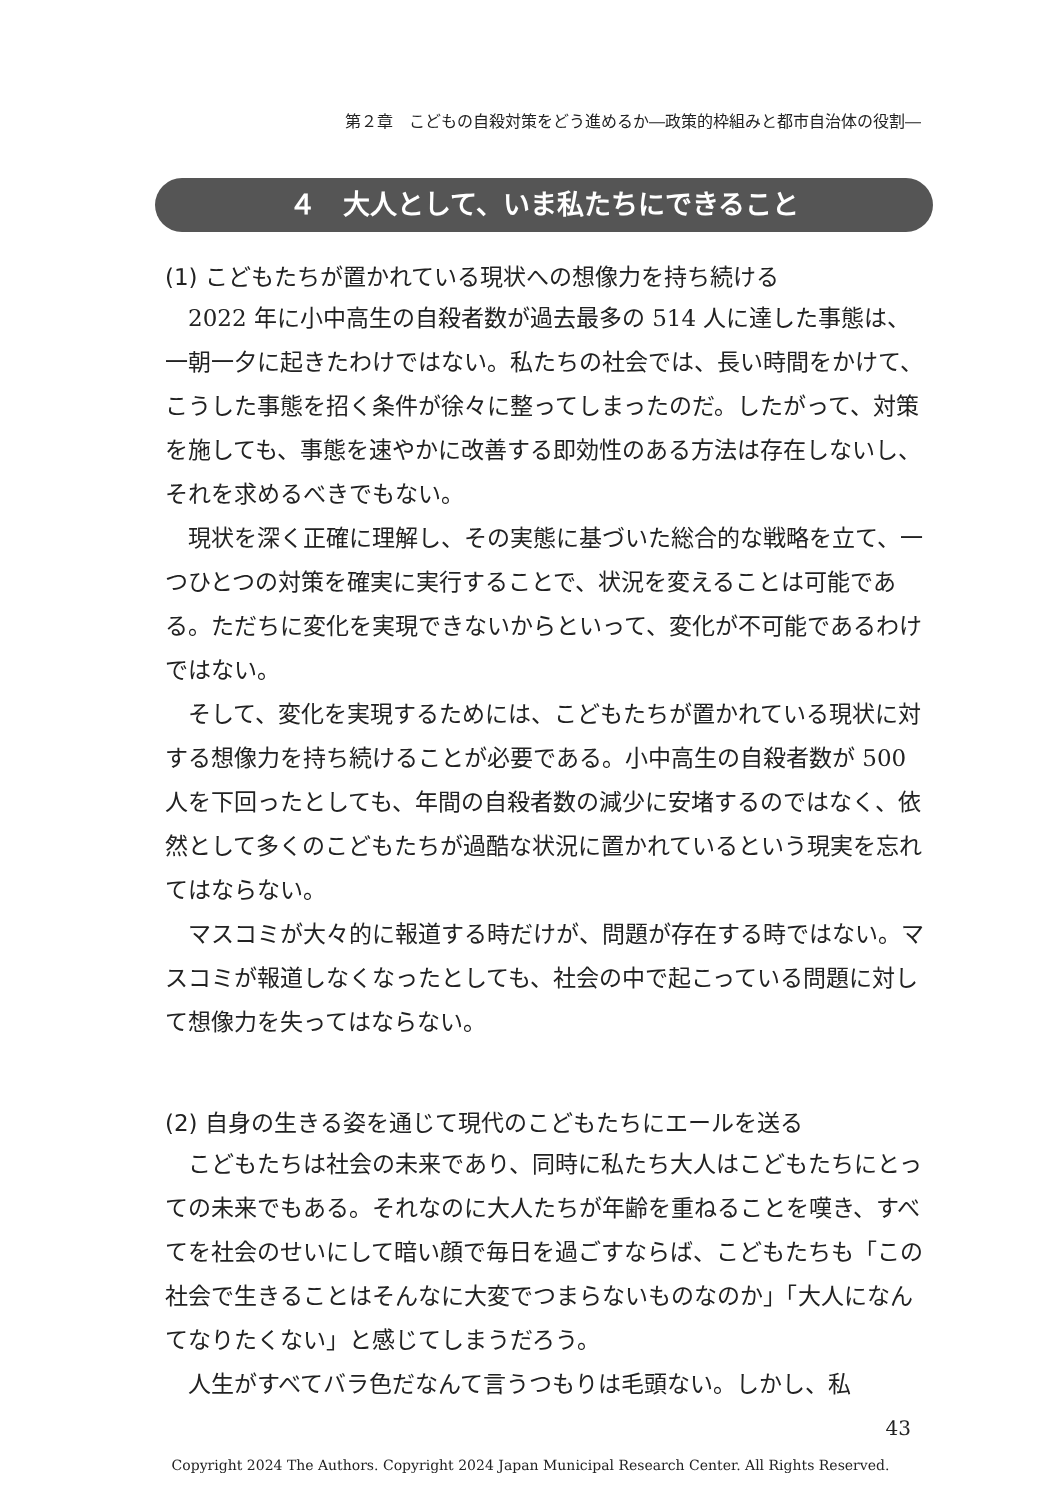第２章　こどもの自殺対策をどう進めるか―政策的枠組みと都市自治体の役割―
４　大人として、いま私たちにできること
(1) こどもたちが置かれている現状への想像力を持ち続ける
2022 年に小中高生の自殺者数が過去最多の 514 人に達した事態は、一朝一夕に起きたわけではない。私たちの社会では、長い時間をかけて、こうした事態を招く条件が徐々に整ってしまったのだ。したがって、対策を施しても、事態を速やかに改善する即効性のある方法は存在しないし、それを求めるべきでもない。
現状を深く正確に理解し、その実態に基づいた総合的な戦略を立て、一つひとつの対策を確実に実行することで、状況を変えることは可能である。ただちに変化を実現できないからといって、変化が不可能であるわけではない。
そして、変化を実現するためには、こどもたちが置かれている現状に対する想像力を持ち続けることが必要である。小中高生の自殺者数が 500 人を下回ったとしても、年間の自殺者数の減少に安堵するのではなく、依然として多くのこどもたちが過酷な状況に置かれているという現実を忘れてはならない。
マスコミが大々的に報道する時だけが、問題が存在する時ではない。マスコミが報道しなくなったとしても、社会の中で起こっている問題に対して想像力を失ってはならない。
(2) 自身の生きる姿を通じて現代のこどもたちにエールを送る
こどもたちは社会の未来であり、同時に私たち大人はこどもたちにとっての未来でもある。それなのに大人たちが年齢を重ねることを嘆き、すべてを社会のせいにして暗い顔で毎日を過ごすならば、こどもたちも「この社会で生きることはそんなに大変でつまらないものなのか」「大人になんてなりたくない」と感じてしまうだろう。
人生がすべてバラ色だなんて言うつもりは毛頭ない。しかし、私
43
Copyright 2024 The Authors. Copyright 2024 Japan Municipal Research Center. All Rights Reserved.